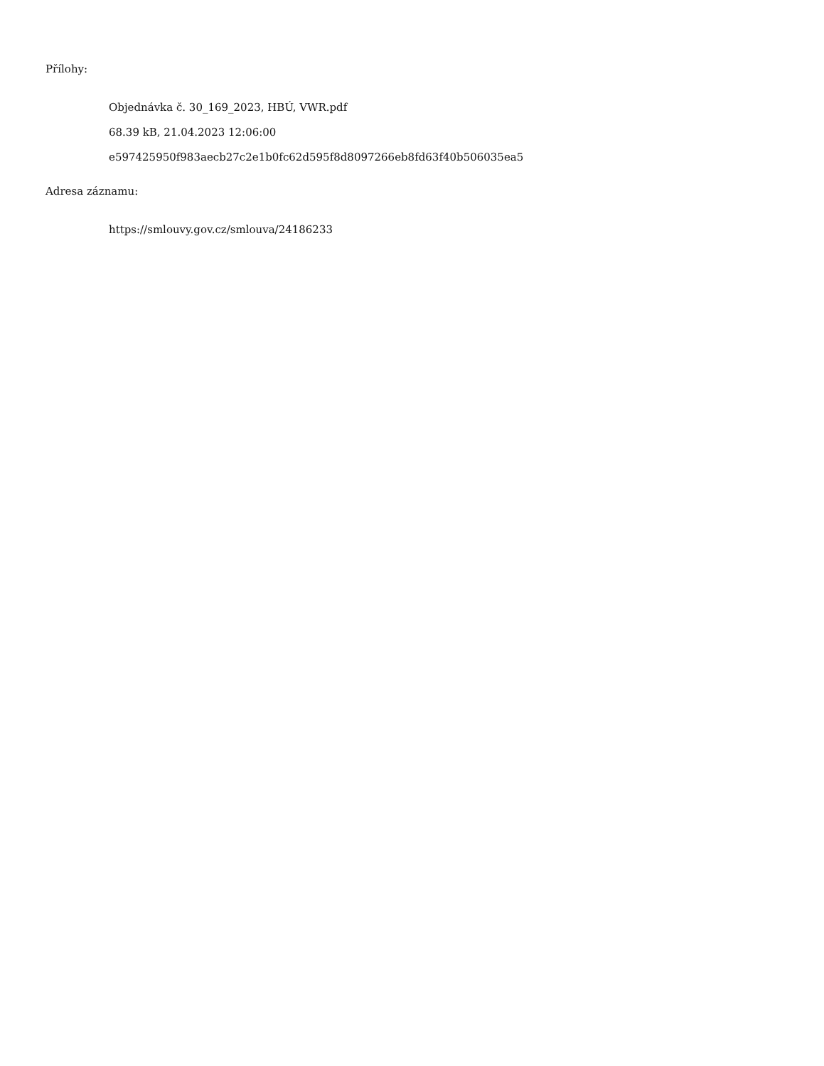Přílohy:
Objednávka č. 30_169_2023, HBÚ, VWR.pdf
68.39 kB, 21.04.2023 12:06:00
e597425950f983aecb27c2e1b0fc62d595f8d8097266eb8fd63f40b506035ea5
Adresa záznamu:
https://smlouvy.gov.cz/smlouva/24186233